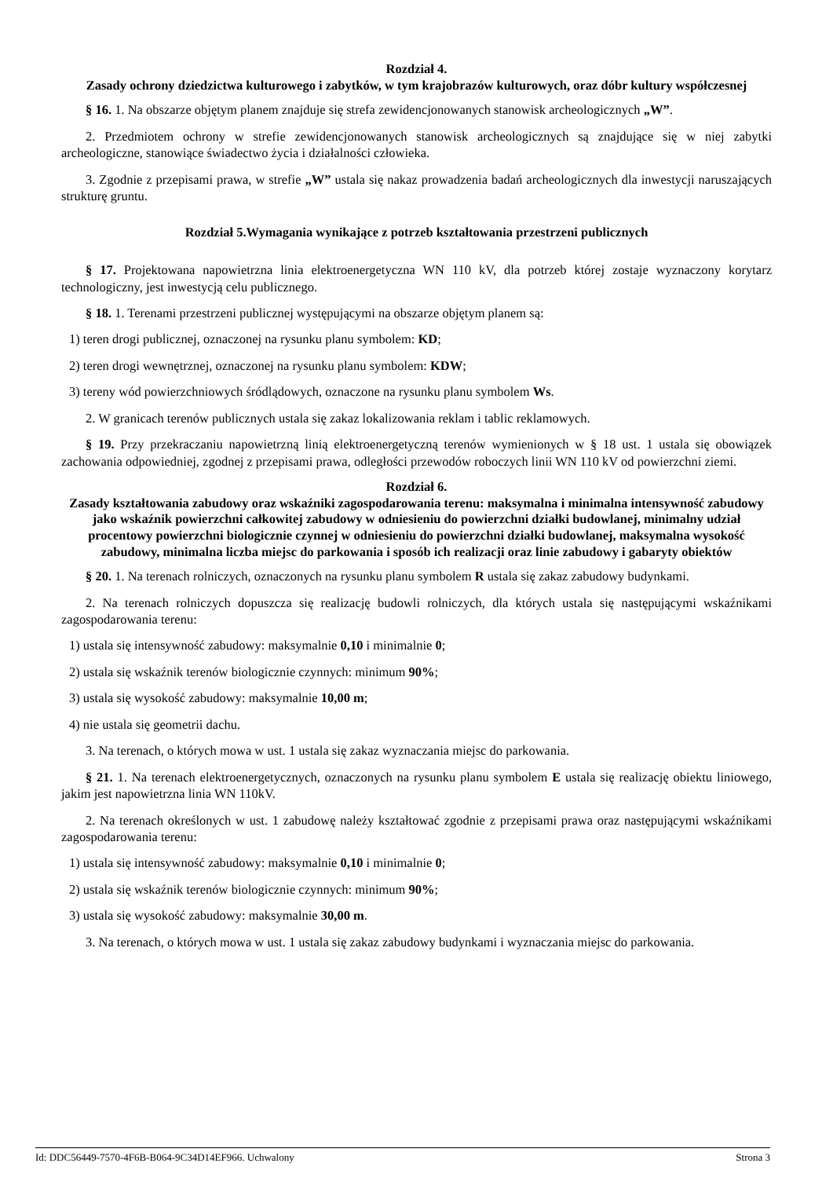Rozdział 4.
Zasady ochrony dziedzictwa kulturowego i zabytków, w tym krajobrazów kulturowych, oraz dóbr kultury współczesnej
§ 16. 1. Na obszarze objętym planem znajduje się strefa zewidencjonowanych stanowisk archeologicznych „W”.
2. Przedmiotem ochrony w strefie zewidencjonowanych stanowisk archeologicznych są znajdujące się w niej zabytki archeologiczne, stanowiące świadectwo życia i działalności człowieka.
3. Zgodnie z przepisami prawa, w strefie „W” ustala się nakaz prowadzenia badań archeologicznych dla inwestycji naruszających strukturę gruntu.
Rozdział 5.Wymagania wynikające z potrzeb kształtowania przestrzeni publicznych
§ 17. Projektowana napowietrzna linia elektroenergetyczna WN 110 kV, dla potrzeb której zostaje wyznaczony korytarz technologiczny, jest inwestycją celu publicznego.
§ 18. 1. Terenami przestrzeni publicznej występującymi na obszarze objętym planem są:
1) teren drogi publicznej, oznaczonej na rysunku planu symbolem: KD;
2) teren drogi wewnętrznej, oznaczonej na rysunku planu symbolem: KDW;
3) tereny wód powierzchniowych śródlądowych, oznaczone na rysunku planu symbolem Ws.
2. W granicach terenów publicznych ustala się zakaz lokalizowania reklam i tablic reklamowych.
§ 19. Przy przekraczaniu napowietrzną linią elektroenergetyczną terenów wymienionych w § 18 ust. 1 ustala się obowiązek zachowania odpowiedniej, zgodnej z przepisami prawa, odległości przewodów roboczych linii WN 110 kV od powierzchni ziemi.
Rozdział 6.
Zasady kształtowania zabudowy oraz wskaźniki zagospodarowania terenu: maksymalna i minimalna intensywność zabudowy jako wskaźnik powierzchni całkowitej zabudowy w odniesieniu do powierzchni działki budowlanej, minimalny udział procentowy powierzchni biologicznie czynnej w odniesieniu do powierzchni działki budowlanej, maksymalna wysokość zabudowy, minimalna liczba miejsc do parkowania i sposób ich realizacji oraz linie zabudowy i gabaryty obiektów
§ 20. 1. Na terenach rolniczych, oznaczonych na rysunku planu symbolem R ustala się zakaz zabudowy budynkami.
2. Na terenach rolniczych dopuszcza się realizację budowli rolniczych, dla których ustala się następującymi wskaźnikami zagospodarowania terenu:
1) ustala się intensywność zabudowy: maksymalnie 0,10 i minimalnie 0;
2) ustala się wskaźnik terenów biologicznie czynnych: minimum 90%;
3) ustala się wysokość zabudowy: maksymalnie 10,00 m;
4) nie ustala się geometrii dachu.
3. Na terenach, o których mowa w ust. 1 ustala się zakaz wyznaczania miejsc do parkowania.
§ 21. 1. Na terenach elektroenergetycznych, oznaczonych na rysunku planu symbolem E ustala się realizację obiektu liniowego, jakim jest napowietrzna linia WN 110kV.
2. Na terenach określonych w ust. 1 zabudowę należy kształtować zgodnie z przepisami prawa oraz następującymi wskaźnikami zagospodarowania terenu:
1) ustala się intensywność zabudowy: maksymalnie 0,10 i minimalnie 0;
2) ustala się wskaźnik terenów biologicznie czynnych: minimum 90%;
3) ustala się wysokość zabudowy: maksymalnie 30,00 m.
3. Na terenach, o których mowa w ust. 1 ustala się zakaz zabudowy budynkami i wyznaczania miejsc do parkowania.
Id: DDC56449-7570-4F6B-B064-9C34D14EF966. Uchwalony Strona 3